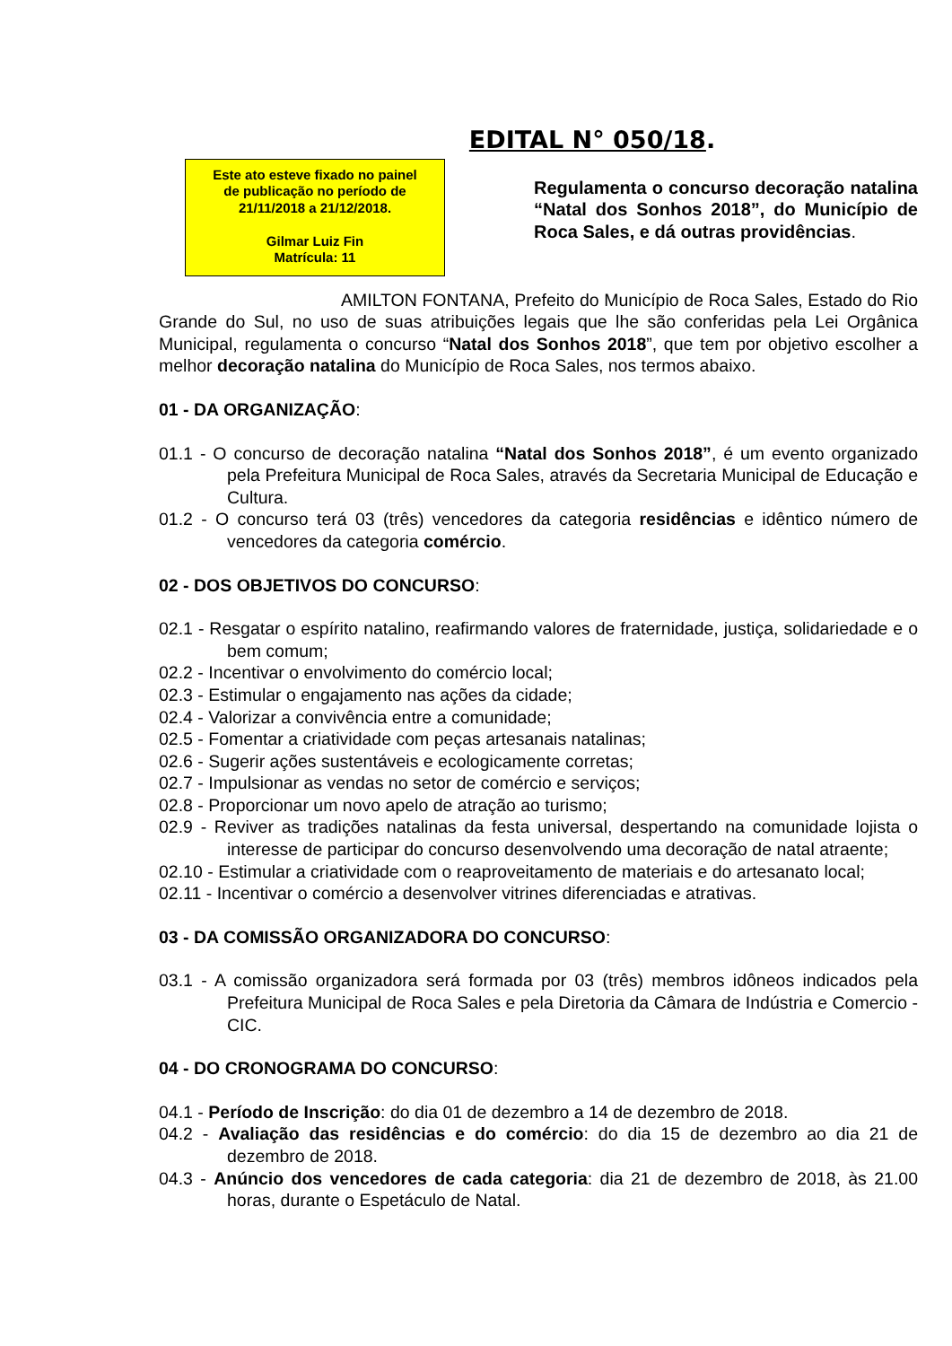EDITAL N° 050/18.
Este ato esteve fixado no painel
de publicação no período de
21/11/2018 a 21/12/2018.
Gilmar Luiz Fin
Matrícula: 11
Regulamenta o concurso decoração natalina “Natal dos Sonhos 2018”, do Município de Roca Sales, e dá outras providências.
AMILTON FONTANA, Prefeito do Município de Roca Sales, Estado do Rio Grande do Sul, no uso de suas atribuições legais que lhe são conferidas pela Lei Orgânica Municipal, regulamenta o concurso “Natal dos Sonhos 2018”, que tem por objetivo escolher a melhor decoração natalina do Município de Roca Sales, nos termos abaixo.
01 - DA ORGANIZAÇÃO:
01.1 - O concurso de decoração natalina “Natal dos Sonhos 2018”, é um evento organizado pela Prefeitura Municipal de Roca Sales, através da Secretaria Municipal de Educação e Cultura.
01.2 - O concurso terá 03 (três) vencedores da categoria residências e idêntico número de vencedores da categoria comércio.
02 - DOS OBJETIVOS DO CONCURSO:
02.1 - Resgatar o espírito natalino, reafirmando valores de fraternidade, justiça, solidariedade e o bem comum;
02.2 - Incentivar o envolvimento do comércio local;
02.3 - Estimular o engajamento nas ações da cidade;
02.4 - Valorizar a convivência entre a comunidade;
02.5 - Fomentar a criatividade com peças artesanais natalinas;
02.6 - Sugerir ações sustentáveis e ecologicamente corretas;
02.7 - Impulsionar as vendas no setor de comércio e serviços;
02.8 - Proporcionar um novo apelo de atração ao turismo;
02.9 - Reviver as tradições natalinas da festa universal, despertando na comunidade lojista o interesse de participar do concurso desenvolvendo uma decoração de natal atraente;
02.10 - Estimular a criatividade com o reaproveitamento de materiais e do artesanato local;
02.11 - Incentivar o comércio a desenvolver vitrines diferenciadas e atrativas.
03 - DA COMISSÃO ORGANIZADORA DO CONCURSO:
03.1 - A comissão organizadora será formada por 03 (três) membros idôneos indicados pela Prefeitura Municipal de Roca Sales e pela Diretoria da Câmara de Indústria e Comercio - CIC.
04 - DO CRONOGRAMA DO CONCURSO:
04.1 - Período de Inscrição: do dia 01 de dezembro a 14 de dezembro de 2018.
04.2 - Avaliação das residências e do comércio: do dia 15 de dezembro ao dia 21 de dezembro de 2018.
04.3 - Anúncio dos vencedores de cada categoria: dia 21 de dezembro de 2018, às 21.00 horas, durante o Espetáculo de Natal.